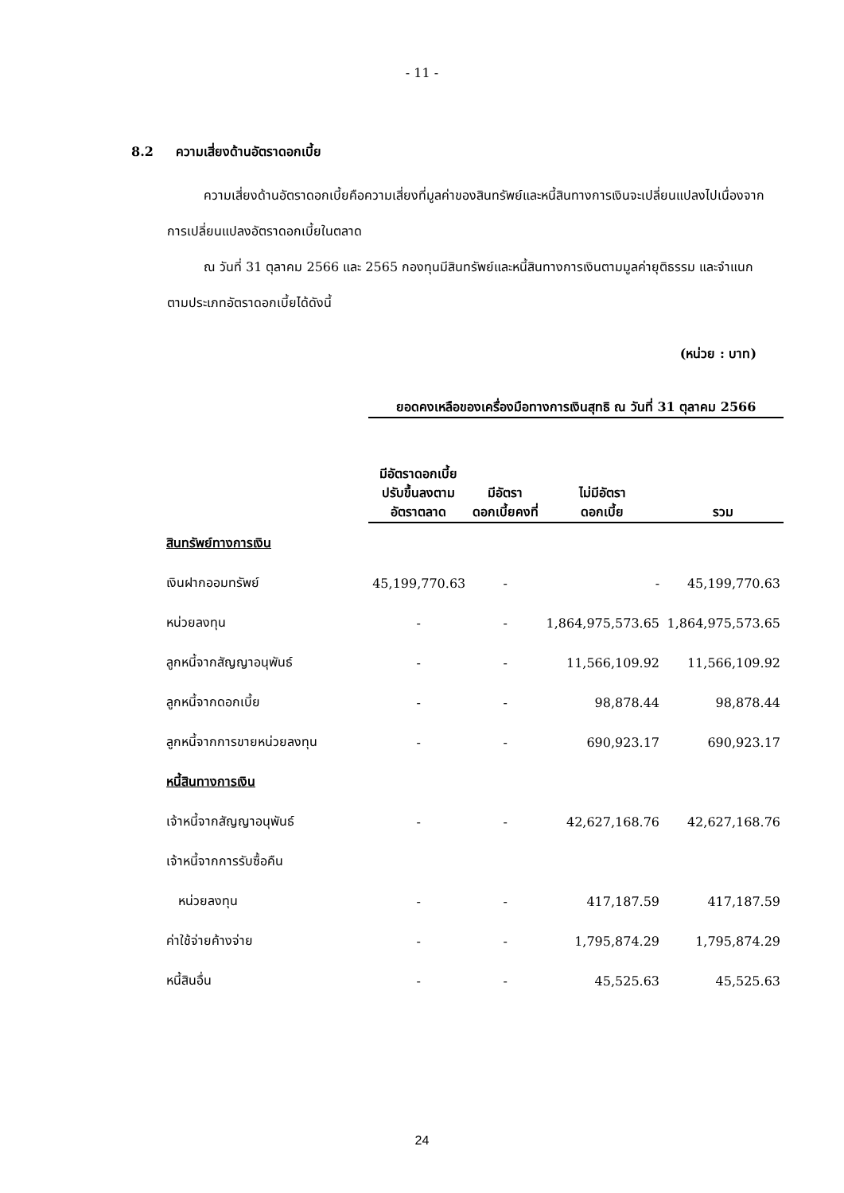- 11 -
8.2 ความเสี่ยงด้านอัตราดอกเบี้ย
ความเสี่ยงด้านอัตราดอกเบี้ยคือความเสี่ยงที่มูลค่าของสินทรัพย์และหนี้สินทางการเงินจะเปลี่ยนแปลงไปเนื่องจากการเปลี่ยนแปลงอัตราดอกเบี้ยในตลาด
ณ วันที่ 31 ตุลาคม 2566 และ 2565 กองทุนมีสินทรัพย์และหนี้สินทางการเงินตามมูลค่ายุติธรรม และจำแนกตามประเภทอัตราดอกเบี้ยได้ดังนี้
(หน่วย : บาท)
| | ยอดคงเหลือของเครื่องมือทางการเงินสุทธิ ณ วันที่ 31 ตุลาคม 2566 | | | |
| --- | --- | --- | --- | --- |
| | มีอัตราดอกเบี้ย ปรับขึ้นลงตาม อัตราตลาด | มีอัตรา ดอกเบี้ยคงที่ | ไม่มีอัตรา ดอกเบี้ย | รวม |
| สินทรัพย์ทางการเงิน | | | | |
| เงินฝากออมทรัพย์ | 45,199,770.63 | - | - | 45,199,770.63 |
| หน่วยลงทุน | - | - | 1,864,975,573.65 | 1,864,975,573.65 |
| ลูกหนี้จากสัญญาอนุพันธ์ | - | - | 11,566,109.92 | 11,566,109.92 |
| ลูกหนี้จากดอกเบี้ย | - | - | 98,878.44 | 98,878.44 |
| ลูกหนี้จากการขายหน่วยลงทุน | - | - | 690,923.17 | 690,923.17 |
| หนี้สินทางการเงิน | | | | |
| เจ้าหนี้จากสัญญาอนุพันธ์ | - | - | 42,627,168.76 | 42,627,168.76 |
| เจ้าหนี้จากการรับซื้อคืน | | | | |
| หน่วยลงทุน | - | - | 417,187.59 | 417,187.59 |
| ค่าใช้จ่ายค้างจ่าย | - | - | 1,795,874.29 | 1,795,874.29 |
| หนี้สินอื่น | - | - | 45,525.63 | 45,525.63 |
24